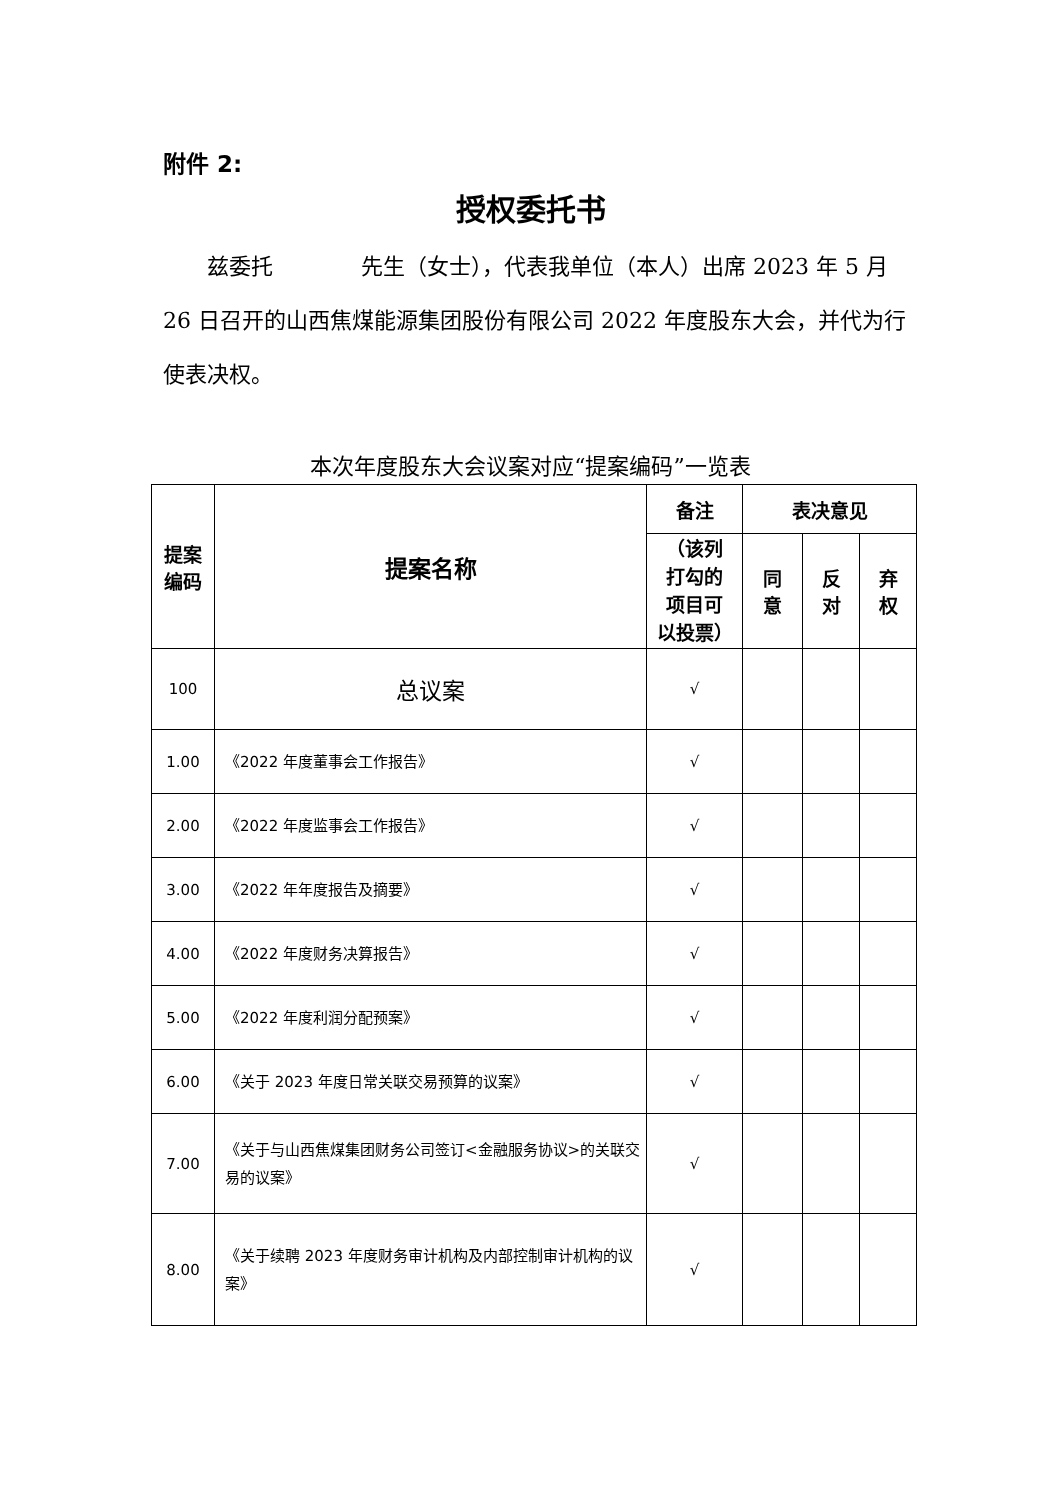附件 2:
授权委托书
  兹委托    先生（女士），代表我单位（本人）出席 2023 年 5 月 26 日召开的山西焦煤能源集团股份有限公司 2022 年度股东大会，并代为行使表决权。
本次年度股东大会议案对应“提案编码”一览表
| 提案 编码 | 提案名称 | 备注 | 表决意见 | | |
| --- | --- | --- | --- | --- | --- |
| | | （该列 打勾的 项目可 以投票） | 同 意 | 反 对 | 弃 权 |
| 100 | 总议案 | √ | | | |
| 1.00 | 《2022 年度董事会工作报告》 | √ | | | |
| 2.00 | 《2022 年度监事会工作报告》 | √ | | | |
| 3.00 | 《2022 年年度报告及摘要》 | √ | | | |
| 4.00 | 《2022 年度财务决算报告》 | √ | | | |
| 5.00 | 《2022 年度利润分配预案》 | √ | | | |
| 6.00 | 《关于 2023 年度日常关联交易预算的议案》 | √ | | | |
| 7.00 | 《关于与山西焦煤集团财务公司签订<金融服务协议>的关联交易的议案》 | √ | | | |
| 8.00 | 《关于续聘 2023 年度财务审计机构及内部控制审计机构的议案》 | √ | | | |